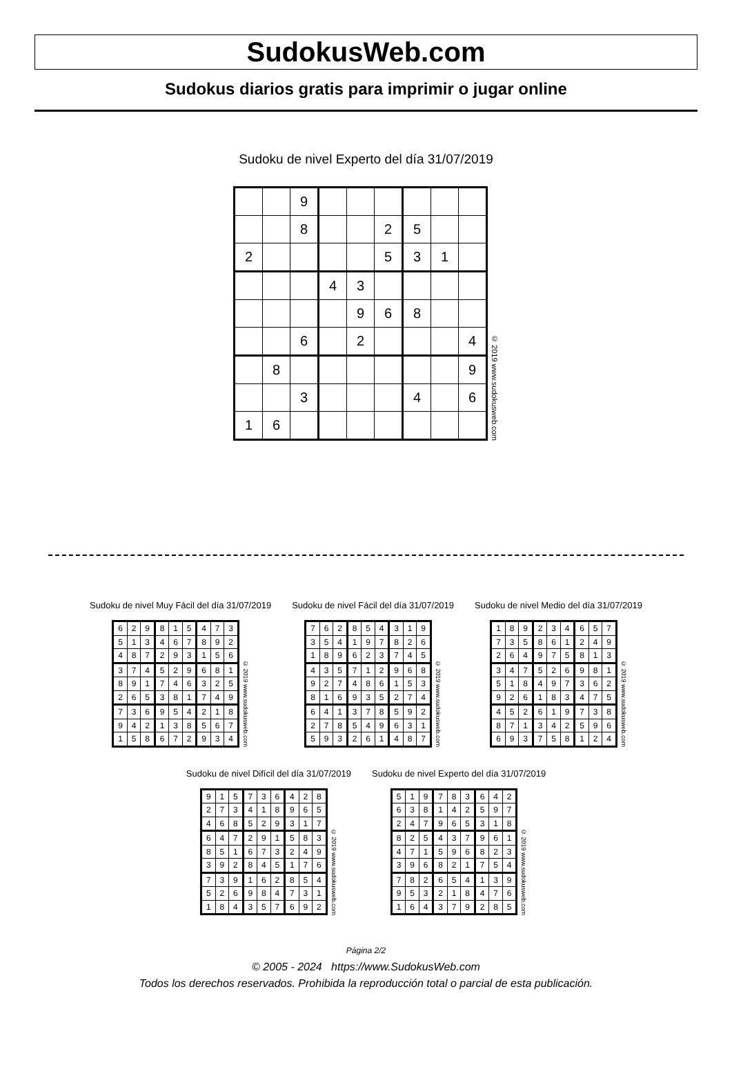SudokusWeb.com
Sudokus diarios gratis para imprimir o jugar online
Sudoku de nivel Experto del día 31/07/2019
| | | 9 | | | | | | |
| | | 8 | | | 2 | 5 | | |
| 2 | | | | | 5 | 3 | 1 | |
| | | | 4 | 3 | | | | |
| | | | | 9 | 6 | 8 | | |
| | | 6 | | 2 | | | | 4 |
| | 8 | | | | | | | 9 |
| | | 3 | | | | 4 | | 6 |
| 1 | 6 | | | | | | | |
© 2019 www.sudokusweb.com
Sudoku de nivel Muy Fácil del día 31/07/2019
| 6 | 2 | 9 | 8 | 1 | 5 | 4 | 7 | 3 |
| 5 | 1 | 3 | 4 | 6 | 7 | 8 | 9 | 2 |
| 4 | 8 | 7 | 2 | 9 | 3 | 1 | 5 | 6 |
| 3 | 7 | 4 | 5 | 2 | 9 | 6 | 8 | 1 |
| 8 | 9 | 1 | 7 | 4 | 6 | 3 | 2 | 5 |
| 2 | 6 | 5 | 3 | 8 | 1 | 7 | 4 | 9 |
| 7 | 3 | 6 | 9 | 5 | 4 | 2 | 1 | 8 |
| 9 | 4 | 2 | 1 | 3 | 8 | 5 | 6 | 7 |
| 1 | 5 | 8 | 6 | 7 | 2 | 9 | 3 | 4 |
© 2019 www.sudokusweb.com
Sudoku de nivel Fácil del día 31/07/2019
| 7 | 6 | 2 | 8 | 5 | 4 | 3 | 1 | 9 |
| 3 | 5 | 4 | 1 | 9 | 7 | 8 | 2 | 6 |
| 1 | 8 | 9 | 6 | 2 | 3 | 7 | 4 | 5 |
| 4 | 3 | 5 | 7 | 1 | 2 | 9 | 6 | 8 |
| 9 | 2 | 7 | 4 | 8 | 6 | 1 | 5 | 3 |
| 8 | 1 | 6 | 9 | 3 | 5 | 2 | 7 | 4 |
| 6 | 4 | 1 | 3 | 7 | 8 | 5 | 9 | 2 |
| 2 | 7 | 8 | 5 | 4 | 9 | 6 | 3 | 1 |
| 5 | 9 | 3 | 2 | 6 | 1 | 4 | 8 | 7 |
© 2019 www.sudokusweb.com
Sudoku de nivel Medio del día 31/07/2019
| 1 | 8 | 9 | 2 | 3 | 4 | 6 | 5 | 7 |
| 7 | 3 | 5 | 8 | 6 | 1 | 2 | 4 | 9 |
| 2 | 6 | 4 | 9 | 7 | 5 | 8 | 1 | 3 |
| 3 | 4 | 7 | 5 | 2 | 6 | 9 | 8 | 1 |
| 5 | 1 | 8 | 4 | 9 | 7 | 3 | 6 | 2 |
| 9 | 2 | 6 | 1 | 8 | 3 | 4 | 7 | 5 |
| 4 | 5 | 2 | 6 | 1 | 9 | 7 | 3 | 8 |
| 8 | 7 | 1 | 3 | 4 | 2 | 5 | 9 | 6 |
| 6 | 9 | 3 | 7 | 5 | 8 | 1 | 2 | 4 |
© 2019 www.sudokusweb.com
Sudoku de nivel Difícil del día 31/07/2019
| 9 | 1 | 5 | 7 | 3 | 6 | 4 | 2 | 8 |
| 2 | 7 | 3 | 4 | 1 | 8 | 9 | 6 | 5 |
| 4 | 6 | 8 | 5 | 2 | 9 | 3 | 1 | 7 |
| 6 | 4 | 7 | 2 | 9 | 1 | 5 | 8 | 3 |
| 8 | 5 | 1 | 6 | 7 | 3 | 2 | 4 | 9 |
| 3 | 9 | 2 | 8 | 4 | 5 | 1 | 7 | 6 |
| 7 | 3 | 9 | 1 | 6 | 2 | 8 | 5 | 4 |
| 5 | 2 | 6 | 9 | 8 | 4 | 7 | 3 | 1 |
| 1 | 8 | 4 | 3 | 5 | 7 | 6 | 9 | 2 |
© 2019 www.sudokusweb.com
Sudoku de nivel Experto del día 31/07/2019
| 5 | 1 | 9 | 7 | 8 | 3 | 6 | 4 | 2 |
| 6 | 3 | 8 | 1 | 4 | 2 | 5 | 9 | 7 |
| 2 | 4 | 7 | 9 | 6 | 5 | 3 | 1 | 8 |
| 8 | 2 | 5 | 4 | 3 | 7 | 9 | 6 | 1 |
| 4 | 7 | 1 | 5 | 9 | 6 | 8 | 2 | 3 |
| 3 | 9 | 6 | 8 | 2 | 1 | 7 | 5 | 4 |
| 7 | 8 | 2 | 6 | 5 | 4 | 1 | 3 | 9 |
| 9 | 5 | 3 | 2 | 1 | 8 | 4 | 7 | 6 |
| 1 | 6 | 4 | 3 | 7 | 9 | 2 | 8 | 5 |
© 2019 www.sudokusweb.com
Página 2/2
© 2005 - 2024 https://www.SudokusWeb.com
Todos los derechos reservados. Prohibida la reproducción total o parcial de esta publicación.